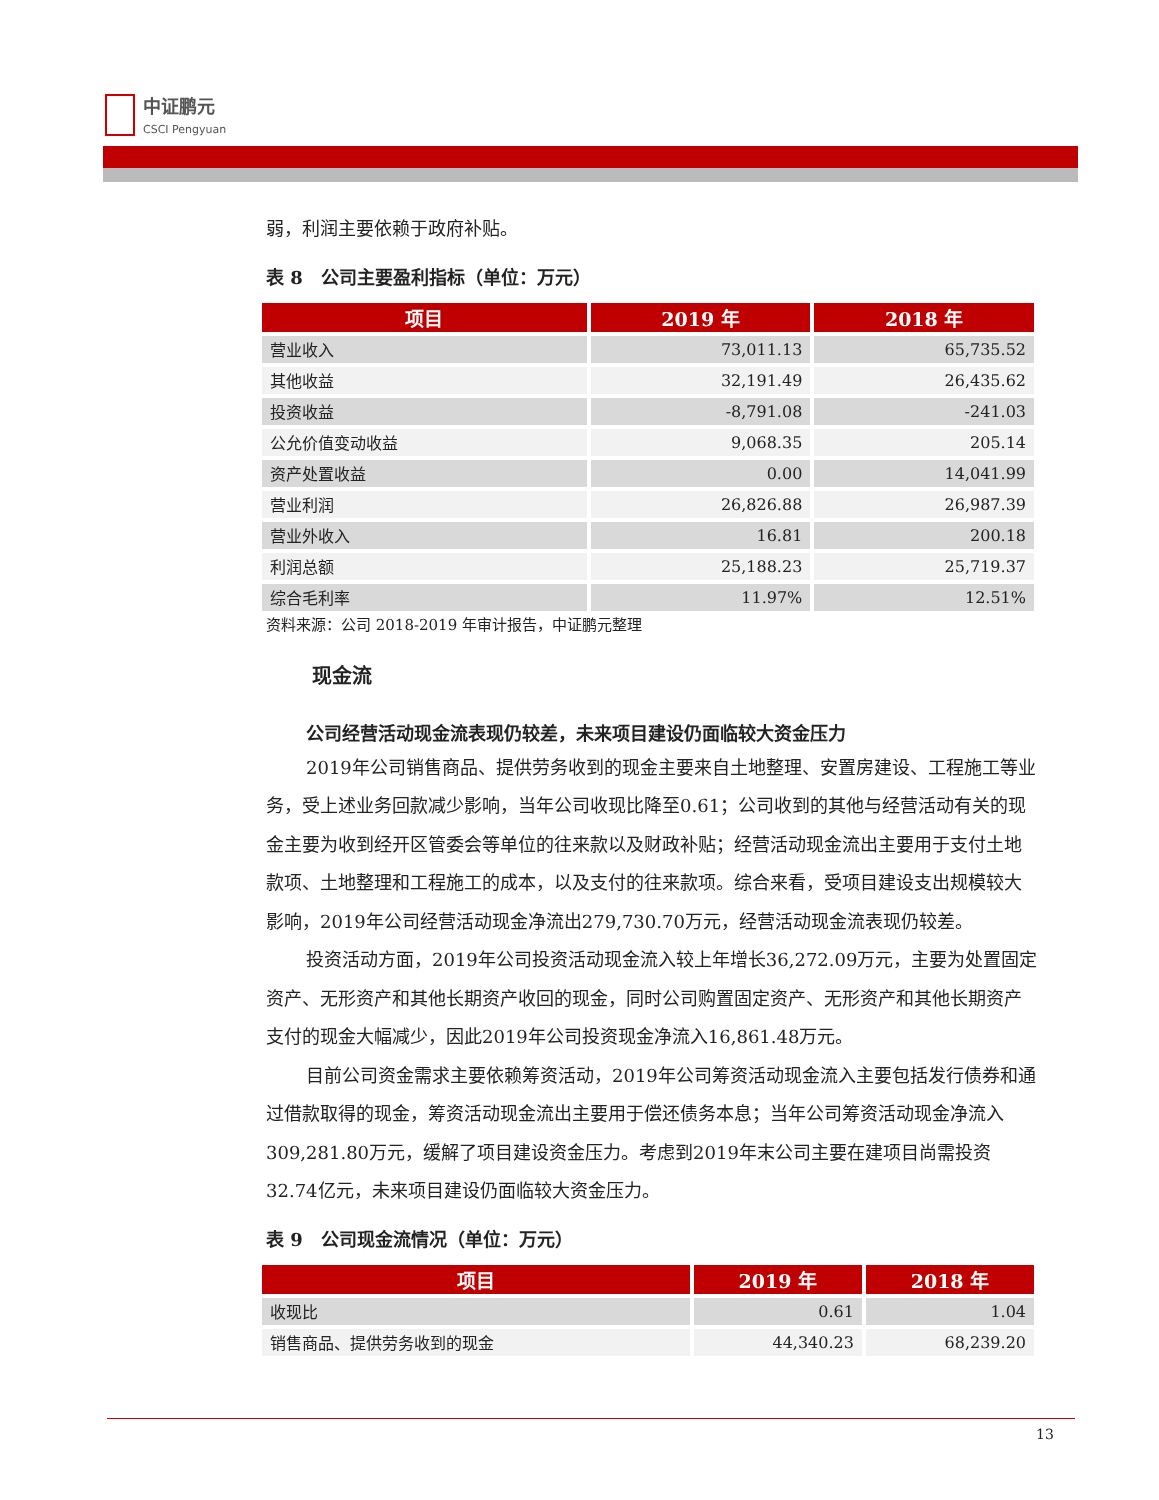中证鹏元
CSCI Pengyuan
弱，利润主要依赖于政府补贴。
表 8　公司主要盈利指标（单位：万元）
| 项目 | 2019 年 | 2018 年 |
| --- | --- | --- |
| 营业收入 | 73,011.13 | 65,735.52 |
| 其他收益 | 32,191.49 | 26,435.62 |
| 投资收益 | -8,791.08 | -241.03 |
| 公允价值变动收益 | 9,068.35 | 205.14 |
| 资产处置收益 | 0.00 | 14,041.99 |
| 营业利润 | 26,826.88 | 26,987.39 |
| 营业外收入 | 16.81 | 200.18 |
| 利润总额 | 25,188.23 | 25,719.37 |
| 综合毛利率 | 11.97% | 12.51% |
资料来源：公司 2018-2019 年审计报告，中证鹏元整理
现金流
公司经营活动现金流表现仍较差，未来项目建设仍面临较大资金压力
2019年公司销售商品、提供劳务收到的现金主要来自土地整理、安置房建设、工程施工等业务，受上述业务回款减少影响，当年公司收现比降至0.61；公司收到的其他与经营活动有关的现金主要为收到经开区管委会等单位的往来款以及财政补贴；经营活动现金流出主要用于支付土地款项、土地整理和工程施工的成本，以及支付的往来款项。综合来看，受项目建设支出规模较大影响，2019年公司经营活动现金净流出279,730.70万元，经营活动现金流表现仍较差。
投资活动方面，2019年公司投资活动现金流入较上年增长36,272.09万元，主要为处置固定资产、无形资产和其他长期资产收回的现金，同时公司购置固定资产、无形资产和其他长期资产支付的现金大幅减少，因此2019年公司投资现金净流入16,861.48万元。
目前公司资金需求主要依赖筹资活动，2019年公司筹资活动现金流入主要包括发行债券和通过借款取得的现金，筹资活动现金流出主要用于偿还债务本息；当年公司筹资活动现金净流入309,281.80万元，缓解了项目建设资金压力。考虑到2019年末公司主要在建项目尚需投资32.74亿元，未来项目建设仍面临较大资金压力。
表 9　公司现金流情况（单位：万元）
| 项目 | 2019 年 | 2018 年 |
| --- | --- | --- |
| 收现比 | 0.61 | 1.04 |
| 销售商品、提供劳务收到的现金 | 44,340.23 | 68,239.20 |
13